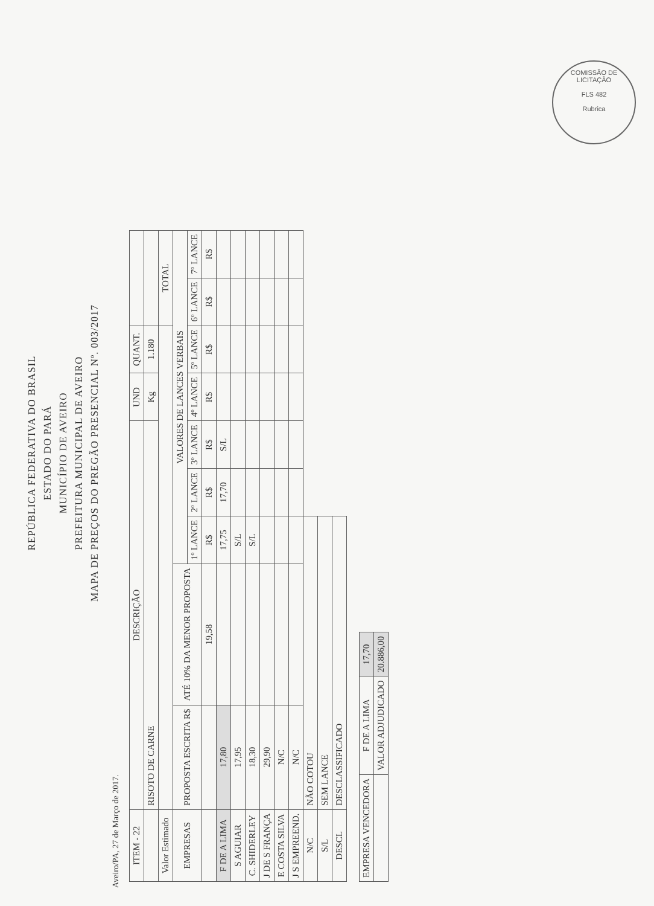COMISSÃO DE LICITAÇÃO
FLS 482
Rubrica
REPÚBLICA FEDERATIVA DO BRASIL
ESTADO DO PARÁ
MUNICÍPIO DE AVEIRO
PREFEITURA MUNICIPAL DE AVEIRO
MAPA DE PREÇOS DO PREGÃO PRESENCIAL Nº. 003/2017
Aveiro/PA, 27 de Março de 2017.
| ITEM - 22 | DESCRIÇÃO | | | | | UND | QUANT. | | |
| --- | --- | --- | --- | --- | --- | --- | --- | --- | --- |
| | RISOTO DE CARNE | | | | | Kg | 1.180 | | |
| Valor Estimado | | | | | | | | TOTAL | |
| EMPRESAS | PROPOSTA ESCRITA R$ | ATÉ 10% DA MENOR PROPOSTA | VALORES DE LANCES VERBAIS | | | | | | |
| | | | 1º LANCE | 2º LANCE | 3º LANCE | 4º LANCE | 5º LANCE | 6º LANCE | 7º LANCE |
| | | 19,58 | R$ | R$ | R$ | R$ | R$ | R$ | R$ |
| F DE A LIMA | 17,80 | | 17,75 | 17,70 | S/L | | | | |
| S AGUIAR | 17,95 | | S/L | | | | | | |
| C. SHIDERLEY | 18,30 | | S/L | | | | | | |
| J DE S FRANÇA | 29,90 | | | | | | | | |
| E COSTA SILVA | N/C | | | | | | | | |
| J S EMPREEND. | N/C | | | | | | | | |
| N/C | NÃO COTOU | | | | | | | | |
| S/L | SEM LANCE | | | | | | | | |
| DESCL | DESCLASSIFICADO | | | | | | | | |
| EMPRESA VENCEDORA | F DE A LIMA | 17,70 |
| | VALOR ADJUDICADO | 20.886,00 |